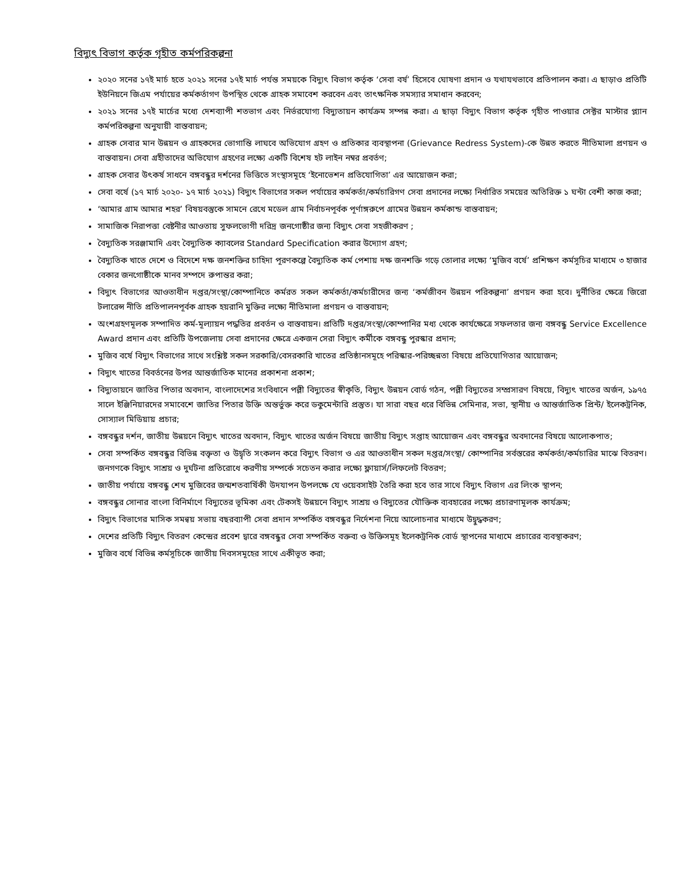বিদ্যুৎ বিভাগ কর্তৃক গৃহীত কর্মপরিকল্পনা
২০২০ সনের ১৭ই মার্চ হতে ২০২১ সনের ১৭ই মার্চ পর্যন্ত সময়কে বিদ্যুৎ বিভাগ কর্তৃক ‘সেবা বর্ষ’ হিসেবে ঘোষণা প্রদান ও যথাযথভাবে প্রতিপালন করা। এ ছাড়াও প্রতিটি ইউনিয়নে জিএম পর্যায়ের কর্মকর্তাগণ উপস্থিত থেকে গ্রাহক সমাবেশ করবেন এবং তাৎক্ষনিক সমস্যার সমাধান করবেন;
২০২১ সনের ১৭ই মার্চের মধ্যে দেশব্যাপী শতভাগ এবং নির্ভরযোগ্য বিদ্যুতায়ন কার্যক্রম সম্পন্ন করা। এ ছাড়া বিদ্যুৎ বিভাগ কর্তৃক গৃহীত পাওয়ার সেক্টর মাস্টার প্ল্যান কর্মপরিকল্পনা অনুযায়ী বাস্তবায়ন;
গ্রাহক সেবার মান উন্নয়ন ও গ্রাহকদের ভোগান্তি লাঘবে অভিযোগ গ্রহণ ও প্রতিকার ব্যবস্থাপনা (Grievance Redress System)-কে উন্নত করতে নীতিমালা প্রণয়ন ও বাস্তবায়ন। সেবা গ্রহীতাদের অভিযোগ গ্রহণের লক্ষ্যে একটি বিশেষ হট লাইন নম্বর প্রবর্তণ;
গ্রাহক সেবার উৎকর্ষ সাধনে বঙ্গবন্ধুর দর্শনের ভিত্তিতে সংস্থাসমূহে ‘ইনোভেশন প্রতিযোগিতা’ এর আয়োজন করা;
সেবা বর্ষে (১৭ মার্চ ২০২০- ১৭ মার্চ ২০২১) বিদ্যুৎ বিভাগের সকল পর্যায়ের কর্মকর্তা/কর্মচারিগণ সেবা প্রদানের লক্ষ্যে নির্ধারিত সময়ের অতিরিক্ত ১ ঘন্টা বেশী কাজ করা;
‘আমার গ্রাম আমার শহর’ বিষয়বস্তুকে সামনে রেখে মডেল গ্রাম নির্বাচনপূর্বক পূর্ণাঙ্গরুপে গ্রামের উন্নয়ন কর্মকান্ড বাস্তবায়ন;
সামাজিক নিরাপত্তা বেষ্টনীর আওতায় সুফলভোগী দরিদ্র জনগোষ্ঠীর জন্য বিদ্যুৎ সেবা সহজীকরণ ;
বৈদ্যুতিক সরঞ্জামাদি এবং বৈদ্যুতিক ক্যাবলের Standard Specification করার উদ্যোগ গ্রহণ;
বৈদ্যুতিক খাতে দেশে ও বিদেশে দক্ষ জনশক্তির চাহিদা পূরণকল্পে বৈদ্যুতিক কর্ম পেশায় দক্ষ জনশক্তি গড়ে তোলার লক্ষ্যে ‘মুজিব বর্ষে’ প্রশিক্ষণ কর্মসূচির মাধ্যমে ৩ হাজার বেকার জনগোষ্ঠীকে মানব সম্পদে রুপান্তর করা;
বিদ্যুৎ বিভাগের আওতাধীন দপ্তর/সংস্থা/কোম্পানিতে কর্মরত সকল কর্মকর্তা/কর্মচারীদের জন্য ‘কর্মজীবন উন্নয়ন পরিকল্পনা’ প্রণয়ন করা হবে। দুর্নীতির ক্ষেত্রে জিরো টলারেন্স নীতি প্রতিপালনপূর্বক গ্রাহক হয়রানি মুক্তির লক্ষ্যে নীতিমালা প্রণয়ন ও বাস্তবায়ন;
অংশগ্রহণমূলক সম্পাদিত কর্ম-মূল্যায়ন পদ্ধতির প্রবর্তন ও বাস্তবায়ন। প্রতিটি দপ্তর/সংস্থা/কোম্পানির মধ্য থেকে কার্যক্ষেত্রে সফলতার জন্য বঙ্গবন্ধু Service Excellence Award প্রদান এবং প্রতিটি উপজেলায় সেবা প্রদানের ক্ষেত্রে একজন সেরা বিদ্যুৎ কর্মীকে বঙ্গবন্ধু পুরস্কার প্রদান;
মুজিব বর্ষে বিদ্যুৎ বিভাগের সাথে সংশ্লিষ্ট সকল সরকারি/বেসরকারি খাতের প্রতিষ্ঠানসমূহে পরিস্কার-পরিচ্ছন্নতা বিষয়ে প্রতিযোগিতার আয়োজন;
বিদ্যুৎ খাতের বিবর্তনের উপর আন্তর্জাতিক মানের প্রকাশনা প্রকাশ;
বিদ্যুতায়নে জাতির পিতার অবদান, বাংলাদেশের সংবিধানে পল্লী বিদ্যুতের স্বীকৃতি, বিদ্যুৎ উন্নয়ন বোর্ড গঠন, পল্লী বিদ্যুতের সম্প্রসারণ বিষয়ে, বিদ্যুৎ খাতের অর্জন, ১৯৭৫ সালে ইঞ্জিনিয়ারদের সমাবেশে জাতির পিতার উক্তি অন্তর্ভুক্ত করে ডকুমেন্টারি প্রস্তুত। যা সারা বছর ধরে বিভিন্ন সেমিনার, সভা, স্থানীয় ও আন্তর্জাতিক প্রিন্ট/ ইলেকট্রনিক, সোস্যাল মিডিয়ায় প্রচার;
বঙ্গবন্ধুর দর্শন, জাতীয় উন্নয়নে বিদ্যুৎ খাতের অবদান, বিদ্যুৎ খাতের অর্জন বিষয়ে জাতীয় বিদ্যুৎ সপ্তাহ আয়োজন এবং বঙ্গবন্ধুর অবদানের বিষয়ে আলোকপাত;
সেবা সম্পর্কিত বঙ্গবন্ধুর বিভিন্ন বক্তৃতা ও উদ্বৃতি সংকলন করে বিদ্যুৎ বিভাগ ও এর আওতাধীন সকল দপ্তর/সংস্থা/ কোম্পানির সর্বস্তরের কর্মকর্তা/কর্মচারির মাঝে বিতরণ। জনগণকে বিদ্যুৎ সাশ্রয় ও দুর্ঘটনা প্রতিরোধে করণীয় সম্পর্কে সচেতন করার লক্ষ্যে ফ্লায়ার্স/লিফলেট বিতরণ;
জাতীয় পর্যায়ে বঙ্গবন্ধু শেখ মুজিবের জন্মশতবার্ষিকী উদযাপন উপলক্ষে যে ওয়েবসাইট তৈরি করা হবে তার সাথে বিদ্যুৎ বিভাগ এর লিংক স্থাপন;
বঙ্গবন্ধুর সোনার বাংলা বিনির্মাণে বিদ্যুতের ভূমিকা এবং টেকসই উন্নয়নে বিদ্যুৎ সাশ্রয় ও বিদ্যুতের যৌক্তিক ব্যবহারের লক্ষ্যে প্রচারণামূলক কার্যক্রম;
বিদ্যুৎ বিভাগের মাসিক সমন্বয় সভায় বছরব্যাপী সেবা প্রদান সম্পর্কিত বঙ্গবন্ধুর নির্দেশনা নিয়ে আলোচনার মাধ্যমে উদ্বুদ্ধকরণ;
দেশের প্রতিটি বিদ্যুৎ বিতরণ কেন্দ্রের প্রবেশ দ্বারে বঙ্গবন্ধুর সেবা সম্পর্কিত বক্তব্য ও উক্তিসমূহ ইলেকট্রনিক বোর্ড স্থাপনের মাধ্যমে প্রচারের ব্যবস্থাকরণ;
মুজিব বর্ষে বিভিন্ন কর্মসূচিকে জাতীয় দিবসসমূহের সাথে একীভূত করা;